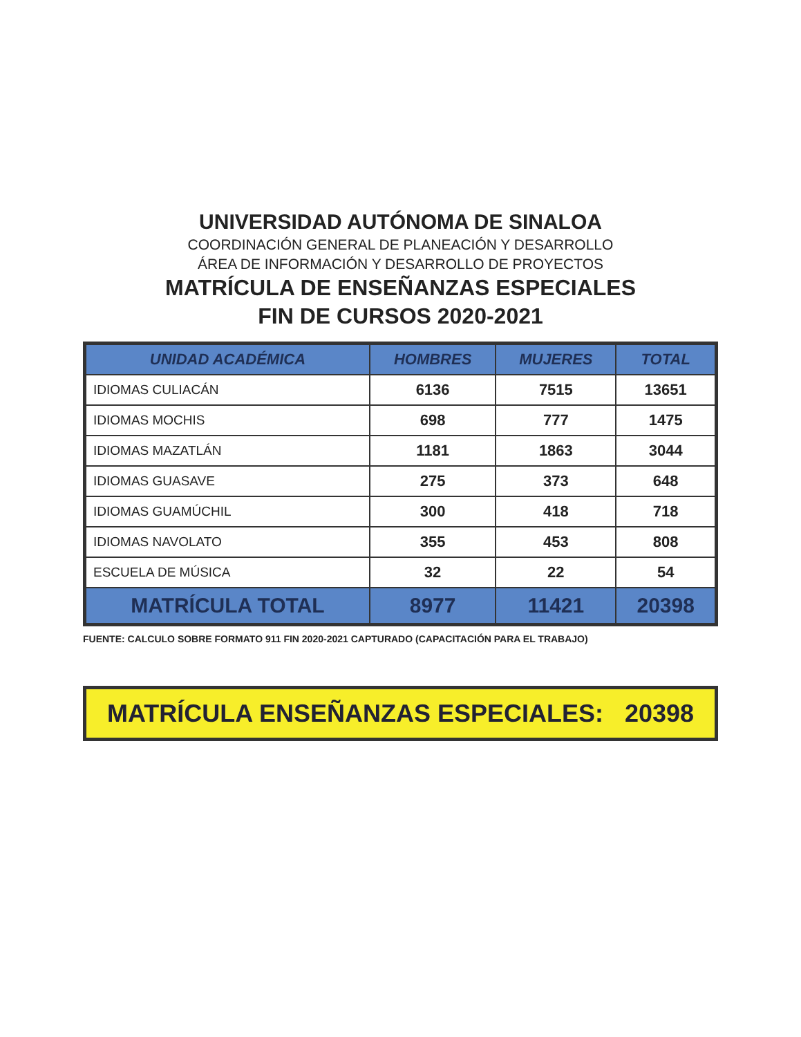UNIVERSIDAD AUTÓNOMA DE SINALOA
COORDINACIÓN GENERAL DE PLANEACIÓN Y DESARROLLO
ÁREA DE INFORMACIÓN Y DESARROLLO DE PROYECTOS
MATRÍCULA DE ENSEÑANZAS ESPECIALES
FIN DE CURSOS 2020-2021
| UNIDAD ACADÉMICA | HOMBRES | MUJERES | TOTAL |
| --- | --- | --- | --- |
| IDIOMAS CULIACÁN | 6136 | 7515 | 13651 |
| IDIOMAS MOCHIS | 698 | 777 | 1475 |
| IDIOMAS MAZATLÁN | 1181 | 1863 | 3044 |
| IDIOMAS GUASAVE | 275 | 373 | 648 |
| IDIOMAS GUAMÚCHIL | 300 | 418 | 718 |
| IDIOMAS NAVOLATO | 355 | 453 | 808 |
| ESCUELA DE MÚSICA | 32 | 22 | 54 |
| MATRÍCULA TOTAL | 8977 | 11421 | 20398 |
FUENTE: CALCULO SOBRE FORMATO 911 FIN 2020-2021 CAPTURADO (CAPACITACIÓN PARA EL TRABAJO)
MATRÍCULA ENSEÑANZAS ESPECIALES: 20398